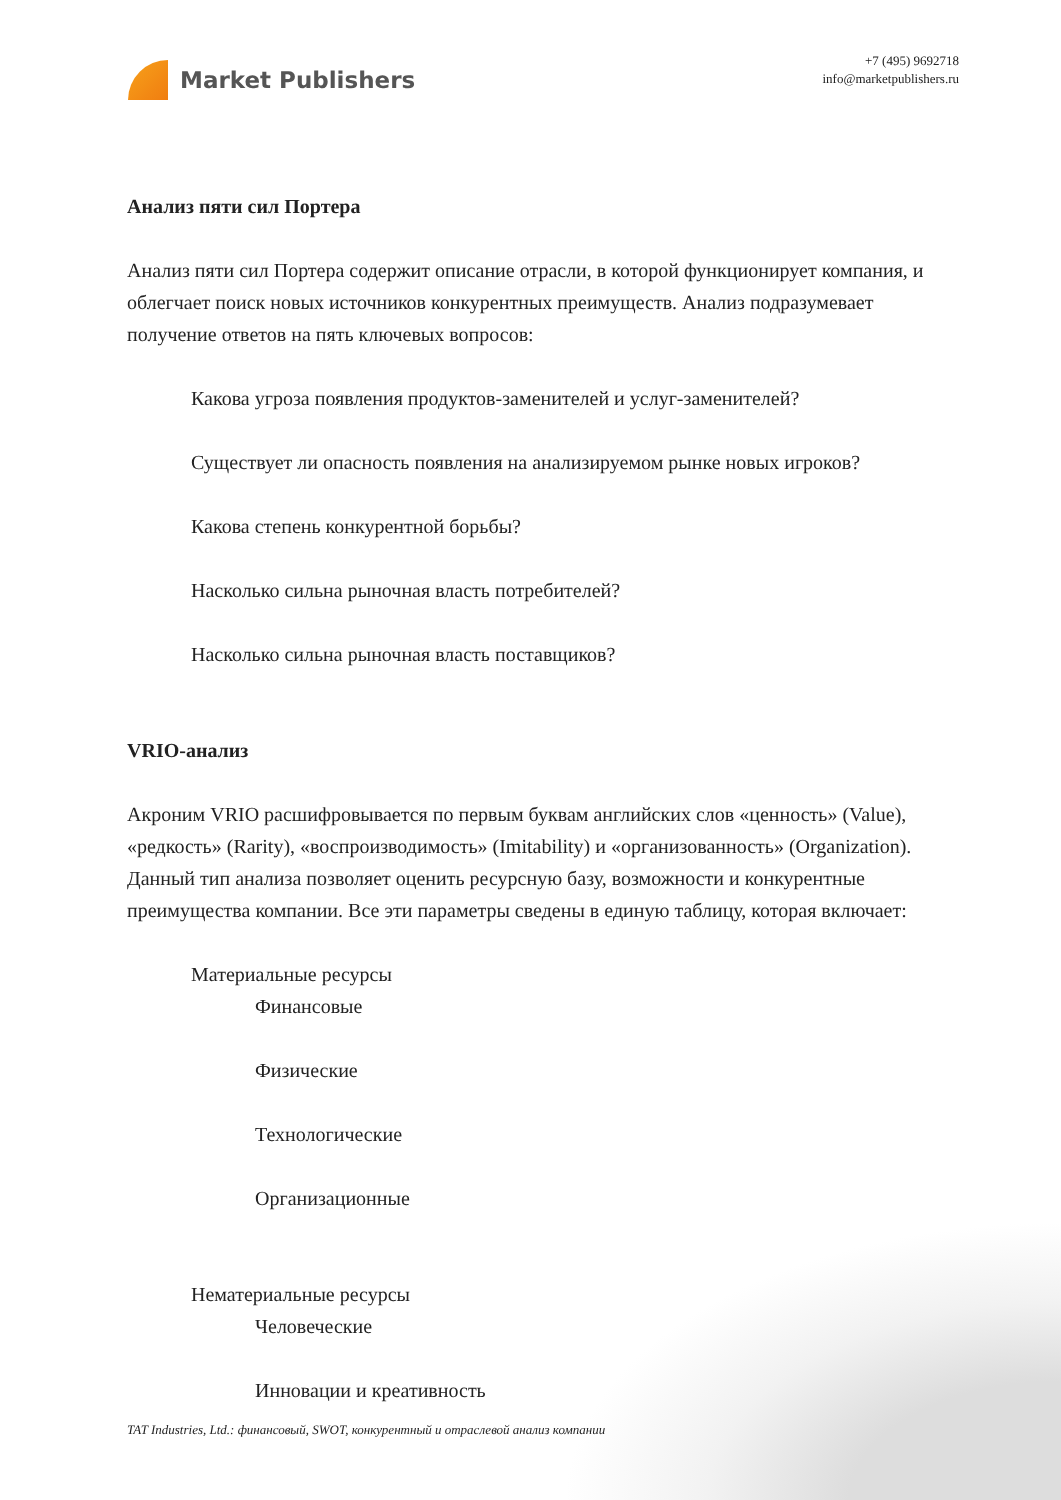Market Publishers
+7 (495) 9692718
info@marketpublishers.ru
Анализ пяти сил Портера
Анализ пяти сил Портера содержит описание отрасли, в которой функционирует компания, и облегчает поиск новых источников конкурентных преимуществ. Анализ подразумевает получение ответов на пять ключевых вопросов:
Какова угроза появления продуктов-заменителей и услуг-заменителей?
Существует ли опасность появления на анализируемом рынке новых игроков?
Какова степень конкурентной борьбы?
Насколько сильна рыночная власть потребителей?
Насколько сильна рыночная власть поставщиков?
VRIO-анализ
Акроним VRIO расшифровывается по первым буквам английских слов «ценность» (Value), «редкость» (Rarity), «воспроизводимость» (Imitability) и «организованность» (Organization). Данный тип анализа позволяет оценить ресурсную базу, возможности и конкурентные преимущества компании. Все эти параметры сведены в единую таблицу, которая включает:
Материальные ресурсы
Финансовые
Физические
Технологические
Организационные
Нематериальные ресурсы
Человеческие
Инновации и креативность
TAT Industries, Ltd.: финансовый, SWOT, конкурентный и отраслевой анализ компании